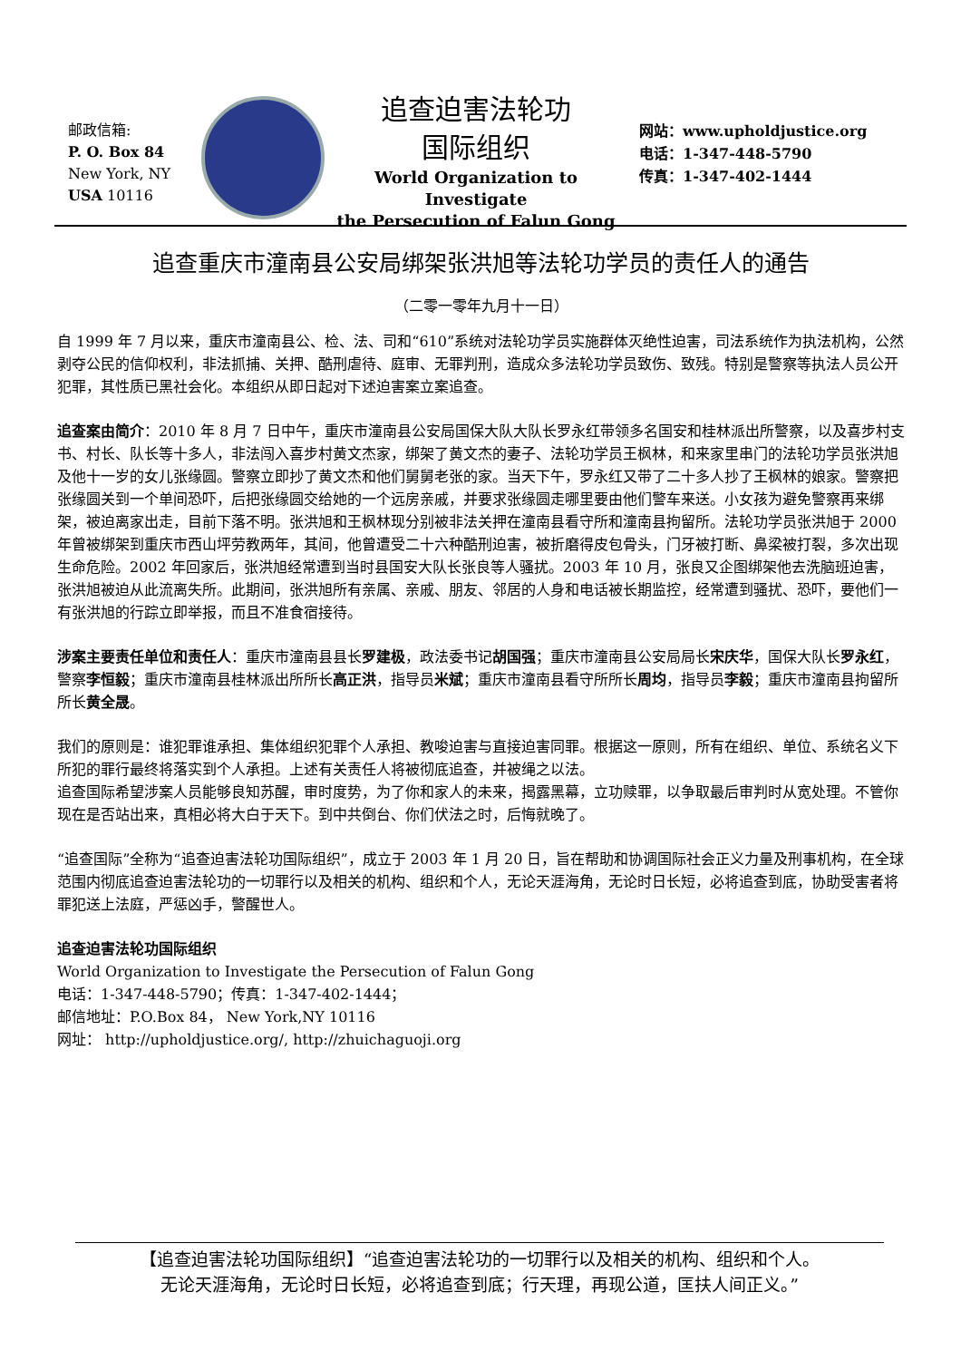邮政信箱:
P. O. Box 84
New York, NY
USA 10116
追查迫害法轮功
国际组织
World Organization to Investigate
the Persecution of Falun Gong
网站：www.upholdjustice.org
电话：1-347-448-5790
传真：1-347-402-1444
追查重庆市潼南县公安局绑架张洪旭等法轮功学员的责任人的通告
（二零一零年九月十一日）
自 1999 年 7 月以来，重庆市潼南县公、检、法、司和“610”系统对法轮功学员实施群体灭绝性迫害，司法系统作为执法机构，公然剥夺公民的信仰权利，非法抓捕、关押、酷刑虐待、庭审、无罪判刑，造成众多法轮功学员致伤、致残。特别是警察等执法人员公开犯罪，其性质已黑社会化。本组织从即日起对下述迫害案立案追查。
追查案由简介：2010 年 8 月 7 日中午，重庆市潼南县公安局国保大队大队长罗永红带领多名国安和桂林派出所警察，以及喜步村支书、村长、队长等十多人，非法闯入喜步村黄文杰家，绑架了黄文杰的妻子、法轮功学员王枫林，和来家里串门的法轮功学员张洪旭及他十一岁的女儿张缘圆。警察立即抄了黄文杰和他们舅舅老张的家。当天下午，罗永红又带了二十多人抄了王枫林的娘家。警察把张缘圆关到一个单间恐吓，后把张缘圆交给她的一个远房亲戚，并要求张缘圆走哪里要由他们警车来送。小女孩为避免警察再来绑架，被迫离家出走，目前下落不明。张洪旭和王枫林现分别被非法关押在潼南县看守所和潼南县拘留所。法轮功学员张洪旭于 2000 年曾被绑架到重庆市西山坪劳教两年，其间，他曾遭受二十六种酷刑迫害，被折磨得皮包骨头，门牙被打断、鼻梁被打裂，多次出现生命危险。2002 年回家后，张洪旭经常遭到当时县国安大队长张良等人骚扰。2003 年 10 月，张良又企图绑架他去洗脑班迫害，张洪旭被迫从此流离失所。此期间，张洪旭所有亲属、亲戚、朋友、邻居的人身和电话被长期监控，经常遭到骚扰、恐吓，要他们一有张洪旭的行踪立即举报，而且不准食宿接待。
涉案主要责任单位和责任人：重庆市潼南县县长罗建极，政法委书记胡国强；重庆市潼南县公安局局长宋庆华，国保大队长罗永红，警察李恒毅；重庆市潼南县桂林派出所所长高正洪，指导员米斌；重庆市潼南县看守所所长周均，指导员李毅；重庆市潼南县拘留所所长黄全晟。
我们的原则是：谁犯罪谁承担、集体组织犯罪个人承担、教唆迫害与直接迫害同罪。根据这一原则，所有在组织、单位、系统名义下所犯的罪行最终将落实到个人承担。上述有关责任人将被彻底追查，并被绳之以法。
追查国际希望涉案人员能够良知苏醒，审时度势，为了你和家人的未来，揭露黑幕，立功赎罪，以争取最后审判时从宽处理。不管你现在是否站出来，真相必将大白于天下。到中共倒台、你们伏法之时，后悔就晚了。
“追查国际”全称为“追查迫害法轮功国际组织”，成立于 2003 年 1 月 20 日，旨在帮助和协调国际社会正义力量及刑事机构，在全球范围内彻底追查迫害法轮功的一切罪行以及相关的机构、组织和个人，无论天涯海角，无论时日长短，必将追查到底，协助受害者将罪犯送上法庭，严惩凶手，警醒世人。
追查迫害法轮功国际组织
World Organization to Investigate the Persecution of Falun Gong
电话：1-347-448-5790；传真：1-347-402-1444；
邮信地址：P.O.Box 84， New York,NY 10116
网址： http://upholdjustice.org/, http://zhuichaguoji.org
【追查迫害法轮功国际组织】“追查迫害法轮功的一切罪行以及相关的机构、组织和个人。
无论天涯海角，无论时日长短，必将追查到底；行天理，再现公道，匡扶人间正义。”